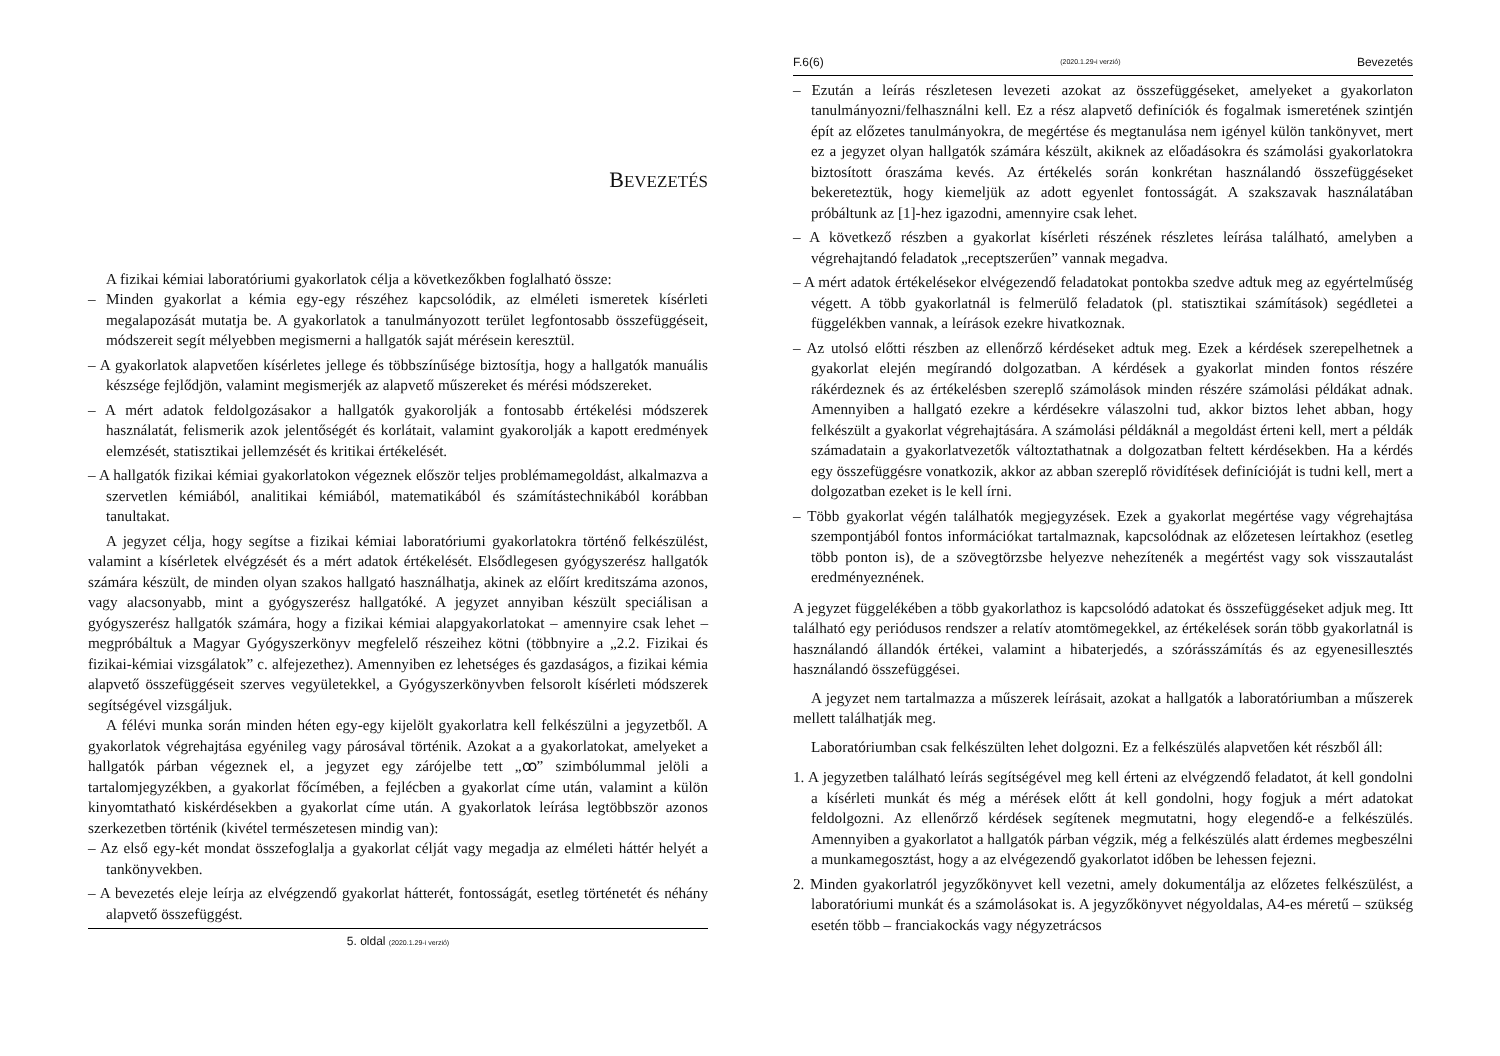BEVEZETÉS
A fizikai kémiai laboratóriumi gyakorlatok célja a következőkben foglalható össze:
– Minden gyakorlat a kémia egy-egy részéhez kapcsolódik, az elméleti ismeretek kísérleti megalapozását mutatja be. A gyakorlatok a tanulmányozott terület legfontosabb összefüggéseit, módszereit segít mélyebben megismerni a hallgatók saját mérésein keresztül.
– A gyakorlatok alapvetően kísérletes jellege és többszínűsége biztosítja, hogy a hallgatók manuális készsége fejlődjön, valamint megismerjék az alapvető műszereket és mérési módszereket.
– A mért adatok feldolgozásakor a hallgatók gyakorolják a fontosabb értékelési módszerek használatát, felismerik azok jelentőségét és korlátait, valamint gyakorolják a kapott eredmények elemzését, statisztikai jellemzését és kritikai értékelését.
– A hallgatók fizikai kémiai gyakorlatokon végeznek először teljes problémamegoldást, alkalmazva a szervetlen kémiából, analitikai kémiából, matematikából és számítástechnikából korábban tanultakat.
A jegyzet célja, hogy segítse a fizikai kémiai laboratóriumi gyakorlatokra történő felkészülést, valamint a kísérletek elvégzését és a mért adatok értékelését. Elsődlegesen gyógyszerész hallgatók számára készült, de minden olyan szakos hallgató használhatja, akinek az előírt kreditszáma azonos, vagy alacsonyabb, mint a gyógyszerész hallgatóké. A jegyzet annyiban készült speciálisan a gyógyszerész hallgatók számára, hogy a fizikai kémiai alapgyakorlatokat – amennyire csak lehet – megpróbáltuk a Magyar Gyógyszerkönyv megfelelő részeihez kötni (többnyire a „2.2. Fizikai és fizikai-kémiai vizsgálatok” c. alfejezethez). Amennyiben ez lehetséges és gazdaságos, a fizikai kémia alapvető összefüggéseit szerves vegyületekkel, a Gyógyszerkönyvben felsorolt kísérleti módszerek segítségével vizsgáljuk.
A félévi munka során minden héten egy-egy kijelölt gyakorlatra kell felkészülni a jegyzetből. A gyakorlatok végrehajtása egyénileg vagy párosával történik. Azokat a a gyakorlatokat, amelyeket a hallgatók párban végeznek el, a jegyzet egy zárójelbe tett „ꝏ” szimbólummal jelöli a tartalomjegyzékben, a gyakorlat főcímében, a fejlécben a gyakorlat címe után, valamint a külön kinyomtatható kiskérdésekben a gyakorlat címe után. A gyakorlatok leírása legtöbbször azonos szerkezetben történik (kivétel természetesen mindig van):
– Az első egy-két mondat összefoglalja a gyakorlat célját vagy megadja az elméleti háttér helyét a tankönyvekben.
– A bevezetés eleje leírja az elvégzendő gyakorlat hátterét, fontosságát, esetleg történetét és néhány alapvető összefüggést.
5. oldal (2020.1.29-i verzió)
F.6(6) (2020.1.29-i verzió) Bevezetés
– Ezután a leírás részletesen levezeti azokat az összefüggéseket, amelyeket a gyakorlaton tanulmányozni/felhasználni kell. Ez a rész alapvető definíciók és fogalmak ismeretének szintjén épít az előzetes tanulmányokra, de megértése és megtanulása nem igényel külön tankönyvet, mert ez a jegyzet olyan hallgatók számára készült, akiknek az előadásokra és számolási gyakorlatokra biztosított óraszáma kevés. Az értékelés során konkrétan használandó összefüggéseket bekereteztük, hogy kiemeljük az adott egyenlet fontosságát. A szakszavak használatában próbáltunk az [1]-hez igazodni, amennyire csak lehet.
– A következő részben a gyakorlat kísérleti részének részletes leírása található, amelyben a végrehajtandó feladatok „receptszerűen” vannak megadva.
– A mért adatok értékelésekor elvégezendő feladatokat pontokba szedve adtuk meg az egyértelműség végett. A több gyakorlatnál is felmerülő feladatok (pl. statisztikai számítások) segédletei a függelékben vannak, a leírások ezekre hivatkoznak.
– Az utolsó előtti részben az ellenőrző kérdéseket adtuk meg. Ezek a kérdések szerepelhetnek a gyakorlat elején megírandó dolgozatban. A kérdések a gyakorlat minden fontos részére rákérdeznek és az értékelésben szereplő számolások minden részére számolási példákat adnak. Amennyiben a hallgató ezekre a kérdésekre válaszolni tud, akkor biztos lehet abban, hogy felkészült a gyakorlat végrehajtására. A számolási példáknál a megoldást érteni kell, mert a példák számadatain a gyakorlatvezetők változtathatnak a dolgozatban feltett kérdésekben. Ha a kérdés egy összefüggésre vonatkozik, akkor az abban szereplő rövidítések definícióját is tudni kell, mert a dolgozatban ezeket is le kell írni.
– Több gyakorlat végén találhatók megjegyzések. Ezek a gyakorlat megértése vagy végrehajtása szempontjából fontos információkat tartalmaznak, kapcsolódnak az előzetesen leírtakhoz (esetleg több ponton is), de a szövegtörzsbe helyezve nehezítenék a megértést vagy sok visszautalást eredményeznének.
A jegyzet függelékében a több gyakorlathoz is kapcsolódó adatokat és összefüggéseket adjuk meg. Itt található egy periódusos rendszer a relatív atomtömegekkel, az értékelések során több gyakorlatnál is használandó állandók értékei, valamint a hibaterjedés, a szórásszámítás és az egyenesillesztés használandó összefüggései.
A jegyzet nem tartalmazza a műszerek leírásait, azokat a hallgatók a laboratóriumban a műszerek mellett találhatják meg.
Laboratóriumban csak felkészülten lehet dolgozni. Ez a felkészülés alapvetően két részből áll:
1. A jegyzetben található leírás segítségével meg kell érteni az elvégzendő feladatot, át kell gondolni a kísérleti munkát és még a mérések előtt át kell gondolni, hogy fogjuk a mért adatokat feldolgozni. Az ellenőrző kérdések segítenek megmutatni, hogy elegendő-e a felkészülés. Amennyiben a gyakorlatot a hallgatók párban végzik, még a felkészülés alatt érdemes megbeszélni a munkamegosztást, hogy a az elvégezendő gyakorlatot időben be lehessen fejezni.
2. Minden gyakorlatról jegyzőkönyvet kell vezetni, amely dokumentálja az előzetes felkészülést, a laboratóriumi munkát és a számolásokat is. A jegyzőkönyvet négyoldalas, A4-es méretű – szükség esetén több – franciakockás vagy négyzetrácsos